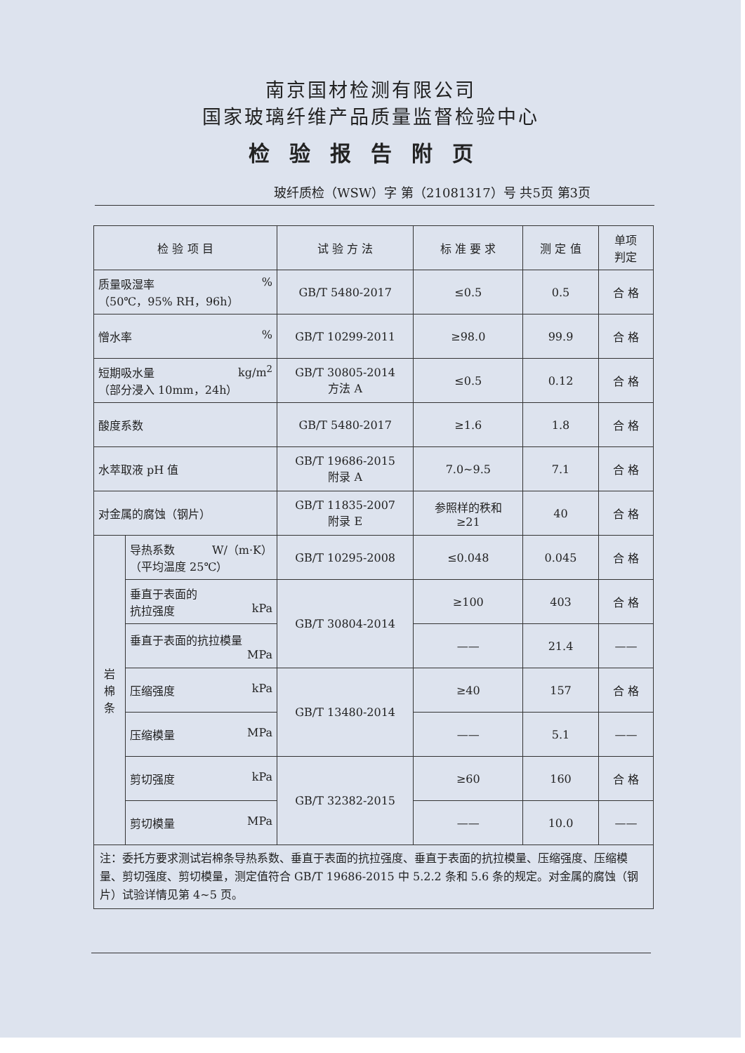南京国材检测有限公司
国家玻璃纤维产品质量监督检验中心
检验报告附页
玻纤质检（WSW）字 第（21081317）号 共5页 第3页
| 检 验 项 目 | | 试 验 方 法 | 标 准 要 求 | 测 定 值 | 单项 判定 |
| --- | --- | --- | --- | --- | --- |
| 质量吸湿率 % （50℃，95% RH，96h） | | GB/T 5480-2017 | ≤0.5 | 0.5 | 合 格 |
| 憎水率 % | | GB/T 10299-2011 | ≥98.0 | 99.9 | 合 格 |
| 短期吸水量 kg/m<sup>2</sup> （部分浸入 10mm，24h） | | GB/T 30805-2014 方法 A | ≤0.5 | 0.12 | 合 格 |
| 酸度系数 | | GB/T 5480-2017 | ≥1.6 | 1.8 | 合 格 |
| 水萃取液 pH 值 | | GB/T 19686-2015 附录 A | 7.0~9.5 | 7.1 | 合 格 |
| 对金属的腐蚀（钢片） | | GB/T 11835-2007 附录 E | 参照样的秩和 ≥21 | 40 | 合 格 |
| 岩 棉 条 | 导热系数 W/（m·K） （平均温度 25℃） | GB/T 10295-2008 | ≤0.048 | 0.045 | 合 格 |
| | 垂直于表面的 抗拉强度 kPa | GB/T 30804-2014 | ≥100 | 403 | 合 格 |
| | 垂直于表面的抗拉模量 MPa | | —— | 21.4 | —— |
| | 压缩强度 kPa | GB/T 13480-2014 | ≥40 | 157 | 合 格 |
| | 压缩模量 MPa | | —— | 5.1 | —— |
| | 剪切强度 kPa | GB/T 32382-2015 | ≥60 | 160 | 合 格 |
| | 剪切模量 MPa | | —— | 10.0 | —— |
| 注：委托方要求测试岩棉条导热系数、垂直于表面的抗拉强度、垂直于表面的抗拉模量、压缩强度、压缩模量、剪切强度、剪切模量，测定值符合 GB/T 19686-2015 中 5.2.2 条和 5.6 条的规定。对金属的腐蚀（钢片）试验详情见第 4~5 页。 | | | | | |